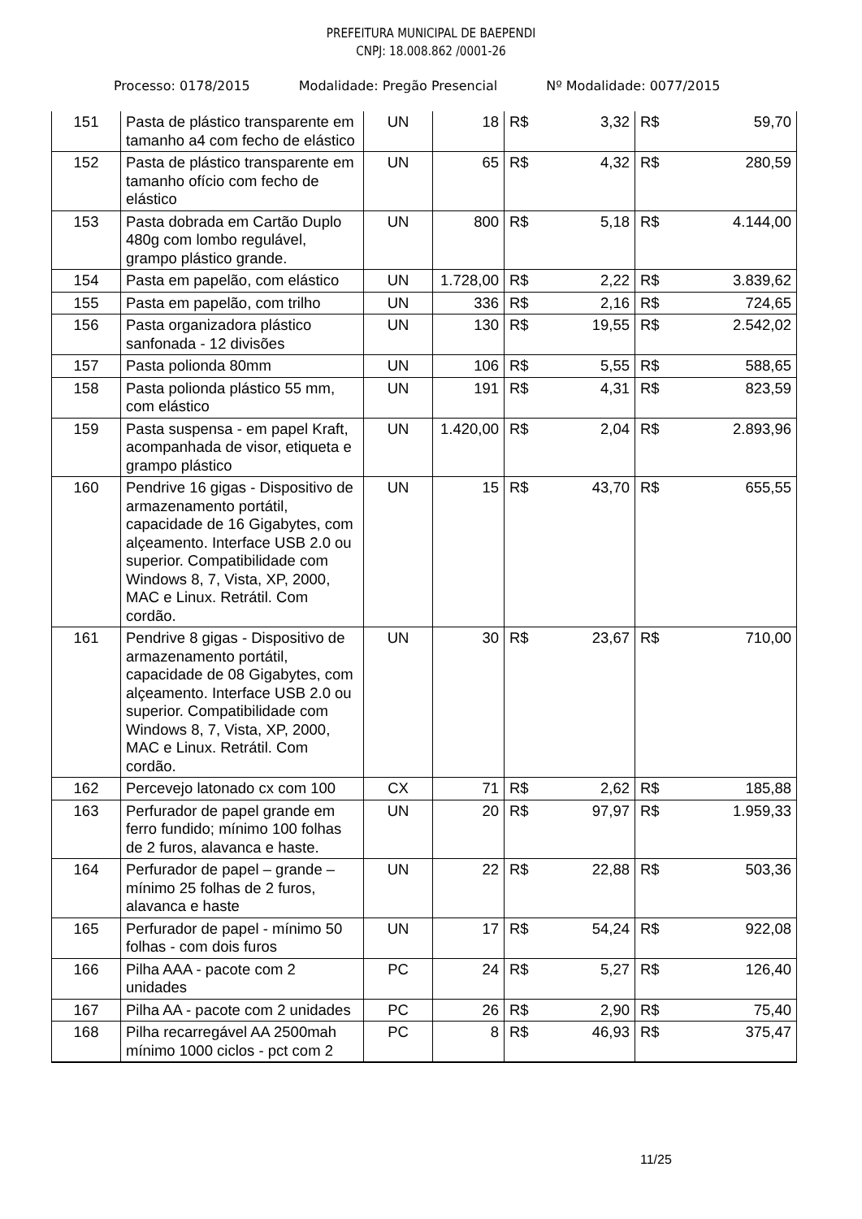PREFEITURA MUNICIPAL DE BAEPENDI
CNPJ: 18.008.862 /0001-26
Processo: 0178/2015 Modalidade: Pregão Presencial Nº Modalidade: 0077/2015
| 151 | Pasta de plástico transparente em tamanho a4 com fecho de elástico | UN | 18 | R$ 3,32 | R$ 59,70 |
| 152 | Pasta de plástico transparente em tamanho ofício com fecho de elástico | UN | 65 | R$ 4,32 | R$ 280,59 |
| 153 | Pasta dobrada em Cartão Duplo 480g com lombo regulável, grampo plástico grande. | UN | 800 | R$ 5,18 | R$ 4.144,00 |
| 154 | Pasta em papelão, com elástico | UN | 1.728,00 | R$ 2,22 | R$ 3.839,62 |
| 155 | Pasta em papelão, com trilho | UN | 336 | R$ 2,16 | R$ 724,65 |
| 156 | Pasta organizadora plástico sanfonada - 12 divisões | UN | 130 | R$ 19,55 | R$ 2.542,02 |
| 157 | Pasta polionda 80mm | UN | 106 | R$ 5,55 | R$ 588,65 |
| 158 | Pasta polionda plástico 55 mm, com elástico | UN | 191 | R$ 4,31 | R$ 823,59 |
| 159 | Pasta suspensa - em papel Kraft, acompanhada de visor, etiqueta e grampo plástico | UN | 1.420,00 | R$ 2,04 | R$ 2.893,96 |
| 160 | Pendrive 16 gigas - Dispositivo de armazenamento portátil, capacidade de 16 Gigabytes, com alçeamento. Interface USB 2.0 ou superior. Compatibilidade com Windows 8, 7, Vista, XP, 2000, MAC e Linux. Retrátil. Com cordão. | UN | 15 | R$ 43,70 | R$ 655,55 |
| 161 | Pendrive 8 gigas - Dispositivo de armazenamento portátil, capacidade de 08 Gigabytes, com alçeamento. Interface USB 2.0 ou superior. Compatibilidade com Windows 8, 7, Vista, XP, 2000, MAC e Linux. Retrátil. Com cordão. | UN | 30 | R$ 23,67 | R$ 710,00 |
| 162 | Percevejo latonado cx com 100 | CX | 71 | R$ 2,62 | R$ 185,88 |
| 163 | Perfurador de papel grande em ferro fundido; mínimo 100 folhas de 2 furos, alavanca e haste. | UN | 20 | R$ 97,97 | R$ 1.959,33 |
| 164 | Perfurador de papel – grande – mínimo 25 folhas de 2 furos, alavanca e haste | UN | 22 | R$ 22,88 | R$ 503,36 |
| 165 | Perfurador de papel - mínimo 50 folhas - com dois furos | UN | 17 | R$ 54,24 | R$ 922,08 |
| 166 | Pilha AAA - pacote com 2 unidades | PC | 24 | R$ 5,27 | R$ 126,40 |
| 167 | Pilha AA - pacote com 2 unidades | PC | 26 | R$ 2,90 | R$ 75,40 |
| 168 | Pilha recarregável AA 2500mah mínimo 1000 ciclos - pct com 2 | PC | 8 | R$ 46,93 | R$ 375,47 |
11/25